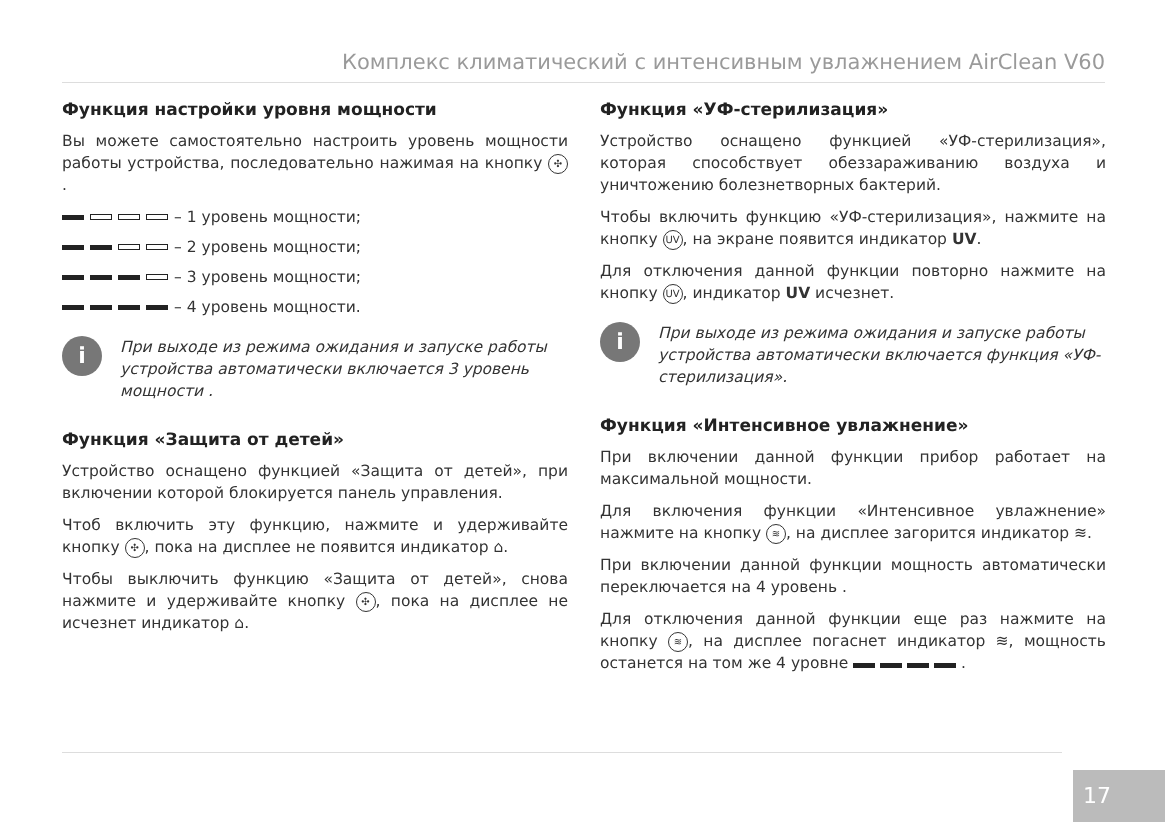Комплекс климатический с интенсивным увлажнением AirClean V60
Функция настройки уровня мощности
Вы можете самостоятельно настроить уровень мощности работы устройства, последовательно нажимая на кнопку ✣.
– 1 уровень мощности;
– 2 уровень мощности;
– 3 уровень мощности;
– 4 уровень мощности.
i
При выходе из режима ожидания и запуске работы устройства автоматически включается 3 уровень мощности .
Функция «Защита от детей»
Устройство оснащено функцией «Защита от детей», при включении которой блокируется панель управления.
Чтоб включить эту функцию, нажмите и удерживайте кнопку ✣, пока на дисплее не появится индикатор ⌂.
Чтобы выключить функцию «Защита от детей», снова нажмите и удерживайте кнопку ✣, пока на дисплее не исчезнет индикатор ⌂.
Функция «УФ-стерилизация»
Устройство оснащено функцией «УФ-стерилизация», которая способствует обеззараживанию воздуха и уничтожению болезнетворных бактерий.
Чтобы включить функцию «УФ-стерилизация», нажмите на кнопку UV, на экране появится индикатор UV.
Для отключения данной функции повторно нажмите на кнопку UV, индикатор UV исчезнет.
i
При выходе из режима ожидания и запуске работы устройства автоматически включается функция «УФ-стерилизация».
Функция «Интенсивное увлажнение»
При включении данной функции прибор работает на максимальной мощности.
Для включения функции «Интенсивное увлажнение» нажмите на кнопку ≋, на дисплее загорится индикатор ≋.
При включении данной функции мощность автоматически переключается на 4 уровень .
Для отключения данной функции еще раз нажмите на кнопку ≋, на дисплее погаснет индикатор ≋, мощность останется на том же 4 уровне .
17